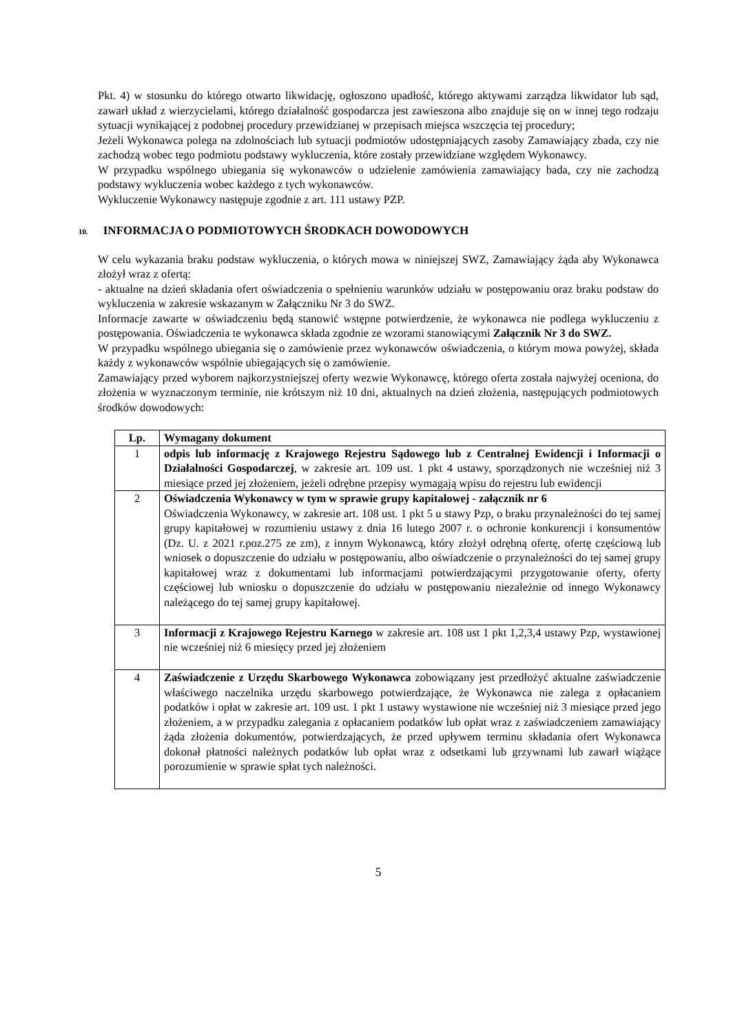Pkt. 4) w stosunku do którego otwarto likwidację, ogłoszono upadłość, którego aktywami zarządza likwidator lub sąd, zawarł układ z wierzycielami, którego działalność gospodarcza jest zawieszona albo znajduje się on w innej tego rodzaju sytuacji wynikającej z podobnej procedury przewidzianej w przepisach miejsca wszczęcia tej procedury;
Jeżeli Wykonawca polega na zdolnościach lub sytuacji podmiotów udostępniających zasoby Zamawiający zbada, czy nie zachodzą wobec tego podmiotu podstawy wykluczenia, które zostały przewidziane względem Wykonawcy.
W przypadku wspólnego ubiegania się wykonawców o udzielenie zamówienia zamawiający bada, czy nie zachodzą podstawy wykluczenia wobec każdego z tych wykonawców.
Wykluczenie Wykonawcy następuje zgodnie z art. 111 ustawy PZP.
10. INFORMACJA O PODMIOTOWYCH ŚRODKACH DOWODOWYCH
W celu wykazania braku podstaw wykluczenia, o których mowa w niniejszej SWZ, Zamawiający żąda aby Wykonawca złożył wraz z ofertą:
- aktualne na dzień składania ofert oświadczenia o spełnieniu warunków udziału w postępowaniu oraz braku podstaw do wykluczenia w zakresie wskazanym w Załączniku Nr 3 do SWZ.
Informacje zawarte w oświadczeniu będą stanowić wstępne potwierdzenie, że wykonawca nie podlega wykluczeniu z postępowania. Oświadczenia te wykonawca składa zgodnie ze wzorami stanowiącymi Załącznik Nr 3 do SWZ.
W przypadku wspólnego ubiegania się o zamówienie przez wykonawców oświadczenia, o którym mowa powyżej, składa każdy z wykonawców wspólnie ubiegających się o zamówienie.
Zamawiający przed wyborem najkorzystniejszej oferty wezwie Wykonawcę, którego oferta została najwyżej oceniona, do złożenia w wyznaczonym terminie, nie krótszym niż 10 dni, aktualnych na dzień złożenia, następujących podmiotowych środków dowodowych:
| Lp. | Wymagany dokument |
| --- | --- |
| 1 | odpis lub informację z Krajowego Rejestru Sądowego lub z Centralnej Ewidencji i Informacji o Działalności Gospodarczej , w zakresie art. 109 ust. 1 pkt 4 ustawy, sporządzonych nie wcześniej niż 3 miesiące przed jej złożeniem, jeżeli odrębne przepisy wymagają wpisu do rejestru lub ewidencji |
| 2 | Oświadczenia Wykonawcy w tym w sprawie grupy kapitałowej - załącznik nr 6 Oświadczenia Wykonawcy, w zakresie art. 108 ust. 1 pkt 5 u stawy Pzp, o braku przynależności do tej samej grupy kapitałowej w rozumieniu ustawy z dnia 16 lutego 2007 r. o ochronie konkurencji i konsumentów (Dz. U. z 2021 r.poz.275 ze zm), z innym Wykonawcą, który złożył odrębną ofertę, ofertę częściową lub wniosek o dopuszczenie do udziału w postępowaniu, albo oświadczenie o przynależności do tej samej grupy kapitałowej wraz z dokumentami lub informacjami potwierdzającymi przygotowanie oferty, oferty częściowej lub wniosku o dopuszczenie do udziału w postępowaniu niezależnie od innego Wykonawcy należącego do tej samej grupy kapitałowej. |
| 3 | Informacji z Krajowego Rejestru Karnego w zakresie art. 108 ust 1 pkt 1,2,3,4 ustawy Pzp, wystawionej nie wcześniej niż 6 miesięcy przed jej złożeniem |
| 4 | Zaświadczenie z Urzędu Skarbowego Wykonawca zobowiązany jest przedłożyć aktualne zaświadczenie właściwego naczelnika urzędu skarbowego potwierdzające, że Wykonawca nie zalega z opłacaniem podatków i opłat w zakresie art. 109 ust. 1 pkt 1 ustawy wystawione nie wcześniej niż 3 miesiące przed jego złożeniem, a w przypadku zalegania z opłacaniem podatków lub opłat wraz z zaświadczeniem zamawiający żąda złożenia dokumentów, potwierdzających, że przed upływem terminu składania ofert Wykonawca dokonał płatności należnych podatków lub opłat wraz z odsetkami lub grzywnami lub zawarł wiążące porozumienie w sprawie spłat tych należności. |
5